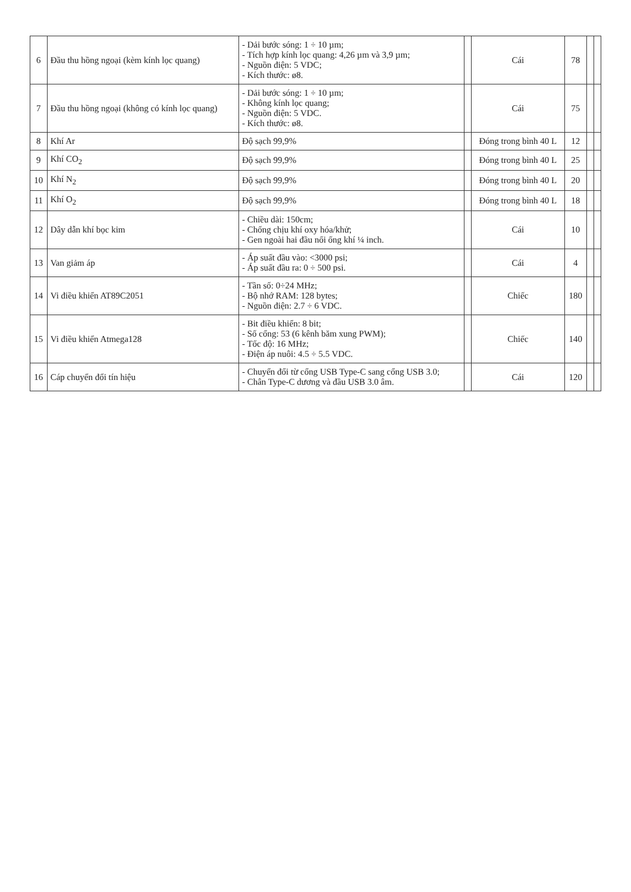| 6 | Đầu thu hồng ngoại (kèm kính lọc quang) | - Dải bước sóng: 1 ÷ 10 µm; - Tích hợp kính lọc quang: 4,26 µm và 3,9 µm; - Nguồn điện: 5 VDC; - Kích thước: ø8. | | Cái | 78 | | |
| 7 | Đầu thu hồng ngoại (không có kính lọc quang) | - Dải bước sóng: 1 ÷ 10 µm; - Không kính lọc quang; - Nguồn điện: 5 VDC. - Kích thước: ø8. | | Cái | 75 | | |
| 8 | Khí Ar | Độ sạch 99,9% | | Đóng trong bình 40 L | 12 | | |
| 9 | Khí CO<sub>2</sub> | Độ sạch 99,9% | | Đóng trong bình 40 L | 25 | | |
| 10 | Khí N<sub>2</sub> | Độ sạch 99,9% | | Đóng trong bình 40 L | 20 | | |
| 11 | Khí O<sub>2</sub> | Độ sạch 99,9% | | Đóng trong bình 40 L | 18 | | |
| 12 | Dây dẫn khí bọc kim | - Chiều dài: 150cm; - Chống chịu khí oxy hóa/khử; - Gen ngoài hai đầu nối ống khí ¼ inch. | | Cái | 10 | | |
| 13 | Van giảm áp | - Áp suất đầu vào: <3000 psi; - Áp suất đầu ra: 0 ÷ 500 psi. | | Cái | 4 | | |
| 14 | Vi điều khiển AT89C2051 | - Tần số: 0÷24 MHz; - Bộ nhớ RAM: 128 bytes; - Nguồn điện: 2.7 ÷ 6 VDC. | | Chiếc | 180 | | |
| 15 | Vi điều khiển Atmega128 | - Bit điều khiển: 8 bit; - Số cổng: 53 (6 kênh băm xung PWM); - Tốc độ: 16 MHz; - Điện áp nuôi: 4.5 ÷ 5.5 VDC. | | Chiếc | 140 | | |
| 16 | Cáp chuyển đổi tín hiệu | - Chuyển đổi từ cổng USB Type-C sang cổng USB 3.0; - Chân Type-C dương và đầu USB 3.0 âm. | | Cái | 120 | | |